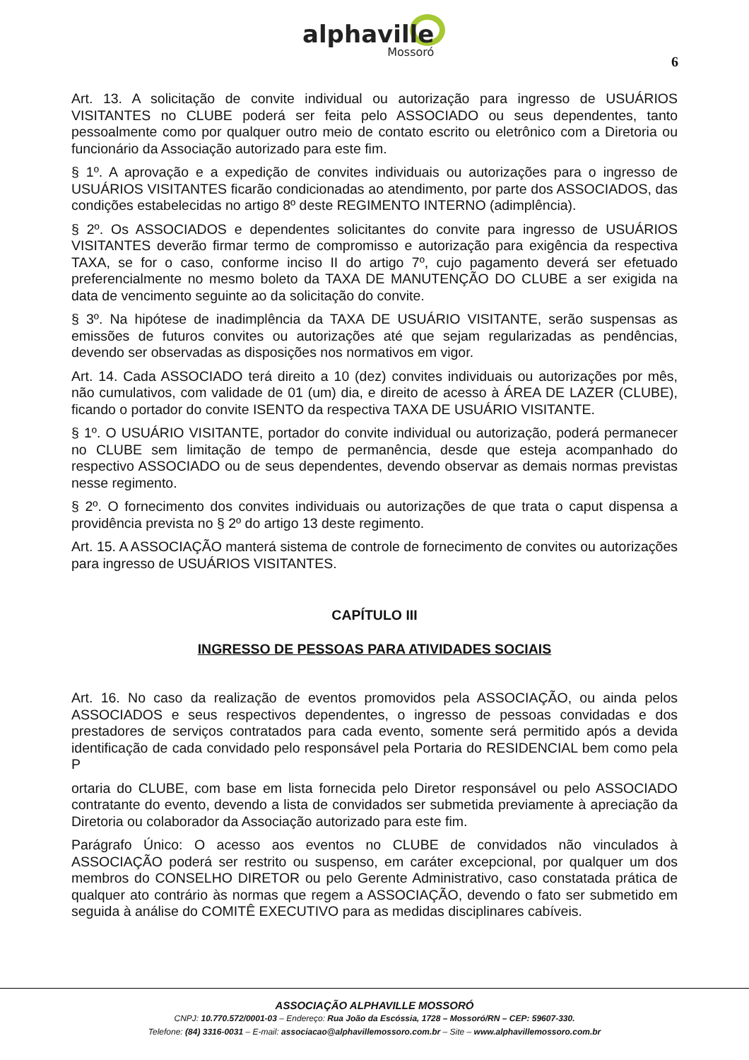alphaville
Mossoró
6
Art. 13. A solicitação de convite individual ou autorização para ingresso de USUÁRIOS VISITANTES no CLUBE poderá ser feita pelo ASSOCIADO ou seus dependentes, tanto pessoalmente como por qualquer outro meio de contato escrito ou eletrônico com a Diretoria ou funcionário da Associação autorizado para este fim.
§ 1º. A aprovação e a expedição de convites individuais ou autorizações para o ingresso de USUÁRIOS VISITANTES ficarão condicionadas ao atendimento, por parte dos ASSOCIADOS, das condições estabelecidas no artigo 8º deste REGIMENTO INTERNO (adimplência).
§ 2º. Os ASSOCIADOS e dependentes solicitantes do convite para ingresso de USUÁRIOS VISITANTES deverão firmar termo de compromisso e autorização para exigência da respectiva TAXA, se for o caso, conforme inciso II do artigo 7º, cujo pagamento deverá ser efetuado preferencialmente no mesmo boleto da TAXA DE MANUTENÇÃO DO CLUBE a ser exigida na data de vencimento seguinte ao da solicitação do convite.
§ 3º. Na hipótese de inadimplência da TAXA DE USUÁRIO VISITANTE, serão suspensas as emissões de futuros convites ou autorizações até que sejam regularizadas as pendências, devendo ser observadas as disposições nos normativos em vigor.
Art. 14. Cada ASSOCIADO terá direito a 10 (dez) convites individuais ou autorizações por mês, não cumulativos, com validade de 01 (um) dia, e direito de acesso à ÁREA DE LAZER (CLUBE), ficando o portador do convite ISENTO da respectiva TAXA DE USUÁRIO VISITANTE.
§ 1º. O USUÁRIO VISITANTE, portador do convite individual ou autorização, poderá permanecer no CLUBE sem limitação de tempo de permanência, desde que esteja acompanhado do respectivo ASSOCIADO ou de seus dependentes, devendo observar as demais normas previstas nesse regimento.
§ 2º. O fornecimento dos convites individuais ou autorizações de que trata o caput dispensa a providência prevista no § 2º do artigo 13 deste regimento.
Art. 15. A ASSOCIAÇÃO manterá sistema de controle de fornecimento de convites ou autorizações para ingresso de USUÁRIOS VISITANTES.
CAPÍTULO III
INGRESSO DE PESSOAS PARA ATIVIDADES SOCIAIS
Art. 16. No caso da realização de eventos promovidos pela ASSOCIAÇÃO, ou ainda pelos ASSOCIADOS e seus respectivos dependentes, o ingresso de pessoas convidadas e dos prestadores de serviços contratados para cada evento, somente será permitido após a devida identificação de cada convidado pelo responsável pela Portaria do RESIDENCIAL bem como pela P
ortaria do CLUBE, com base em lista fornecida pelo Diretor responsável ou pelo ASSOCIADO contratante do evento, devendo a lista de convidados ser submetida previamente à apreciação da Diretoria ou colaborador da Associação autorizado para este fim.
Parágrafo Único: O acesso aos eventos no CLUBE de convidados não vinculados à ASSOCIAÇÃO poderá ser restrito ou suspenso, em caráter excepcional, por qualquer um dos membros do CONSELHO DIRETOR ou pelo Gerente Administrativo, caso constatada prática de qualquer ato contrário às normas que regem a ASSOCIAÇÃO, devendo o fato ser submetido em seguida à análise do COMITÊ EXECUTIVO para as medidas disciplinares cabíveis.
ASSOCIAÇÃO ALPHAVILLE MOSSORÓ
CNPJ: 10.770.572/0001-03 – Endereço: Rua João da Escóssia, 1728 – Mossoró/RN – CEP: 59607-330.
Telefone: (84) 3316-0031 – E-mail: associacao@alphavillemossoro.com.br – Site – www.alphavillemossoro.com.br